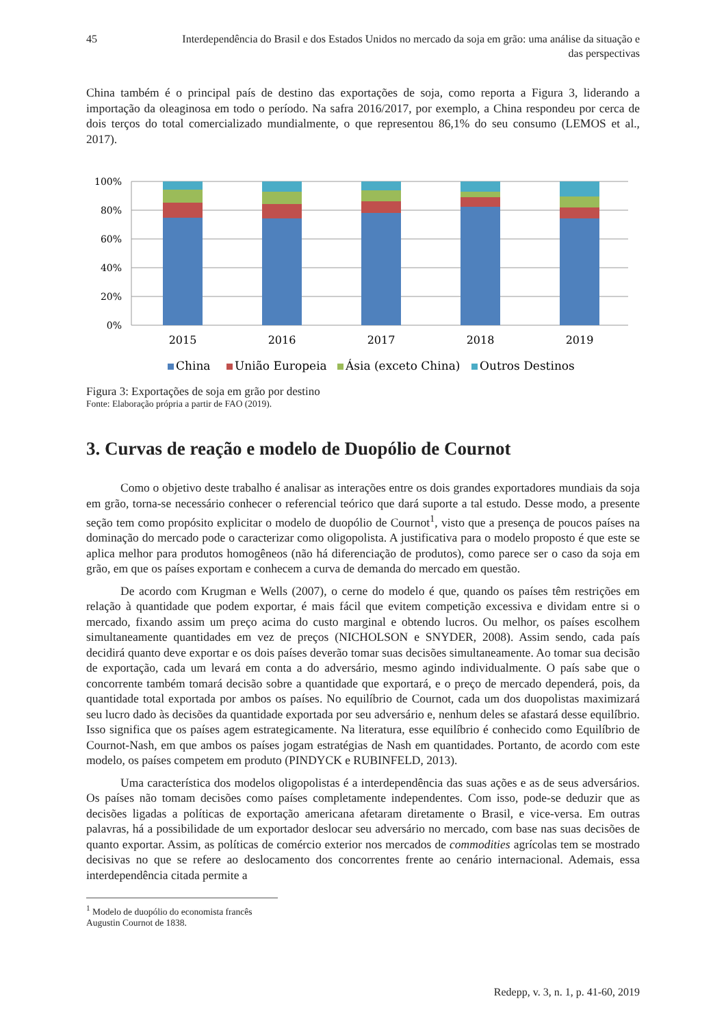45 Interdependência do Brasil e dos Estados Unidos no mercado da soja em grão: uma análise da situação e das perspectivas
China também é o principal país de destino das exportações de soja, como reporta a Figura 3, liderando a importação da oleaginosa em todo o período. Na safra 2016/2017, por exemplo, a China respondeu por cerca de dois terços do total comercializado mundialmente, o que representou 86,1% do seu consumo (LEMOS et al., 2017).
100%
80%
60%
40%
20%
0%
2015
2016
2017
2018
2019
China
União Europeia
Ásia (exceto China)
Outros Destinos
Figura 3: Exportações de soja em grão por destino
Fonte: Elaboração própria a partir de FAO (2019).
3. Curvas de reação e modelo de Duopólio de Cournot
Como o objetivo deste trabalho é analisar as interações entre os dois grandes exportadores mundiais da soja em grão, torna-se necessário conhecer o referencial teórico que dará suporte a tal estudo. Desse modo, a presente seção tem como propósito explicitar o modelo de duopólio de Cournot<sup>1</sup>, visto que a presença de poucos países na dominação do mercado pode o caracterizar como oligopolista. A justificativa para o modelo proposto é que este se aplica melhor para produtos homogêneos (não há diferenciação de produtos), como parece ser o caso da soja em grão, em que os países exportam e conhecem a curva de demanda do mercado em questão.
De acordo com Krugman e Wells (2007), o cerne do modelo é que, quando os países têm restrições em relação à quantidade que podem exportar, é mais fácil que evitem competição excessiva e dividam entre si o mercado, fixando assim um preço acima do custo marginal e obtendo lucros. Ou melhor, os países escolhem simultaneamente quantidades em vez de preços (NICHOLSON e SNYDER, 2008). Assim sendo, cada país decidirá quanto deve exportar e os dois países deverão tomar suas decisões simultaneamente. Ao tomar sua decisão de exportação, cada um levará em conta a do adversário, mesmo agindo individualmente. O país sabe que o concorrente também tomará decisão sobre a quantidade que exportará, e o preço de mercado dependerá, pois, da quantidade total exportada por ambos os países. No equilíbrio de Cournot, cada um dos duopolistas maximizará seu lucro dado às decisões da quantidade exportada por seu adversário e, nenhum deles se afastará desse equilíbrio. Isso significa que os países agem estrategicamente. Na literatura, esse equilíbrio é conhecido como Equilíbrio de Cournot-Nash, em que ambos os países jogam estratégias de Nash em quantidades. Portanto, de acordo com este modelo, os países competem em produto (PINDYCK e RUBINFELD, 2013).
Uma característica dos modelos oligopolistas é a interdependência das suas ações e as de seus adversários. Os países não tomam decisões como países completamente independentes. Com isso, pode-se deduzir que as decisões ligadas a políticas de exportação americana afetaram diretamente o Brasil, e vice-versa. Em outras palavras, há a possibilidade de um exportador deslocar seu adversário no mercado, com base nas suas decisões de quanto exportar. Assim, as políticas de comércio exterior nos mercados de commodities agrícolas tem se mostrado decisivas no que se refere ao deslocamento dos concorrentes frente ao cenário internacional. Ademais, essa interdependência citada permite a
<sup>1</sup> Modelo de duopólio do economista francês Augustin Cournot de 1838.
Redepp, v. 3, n. 1, p. 41-60, 2019